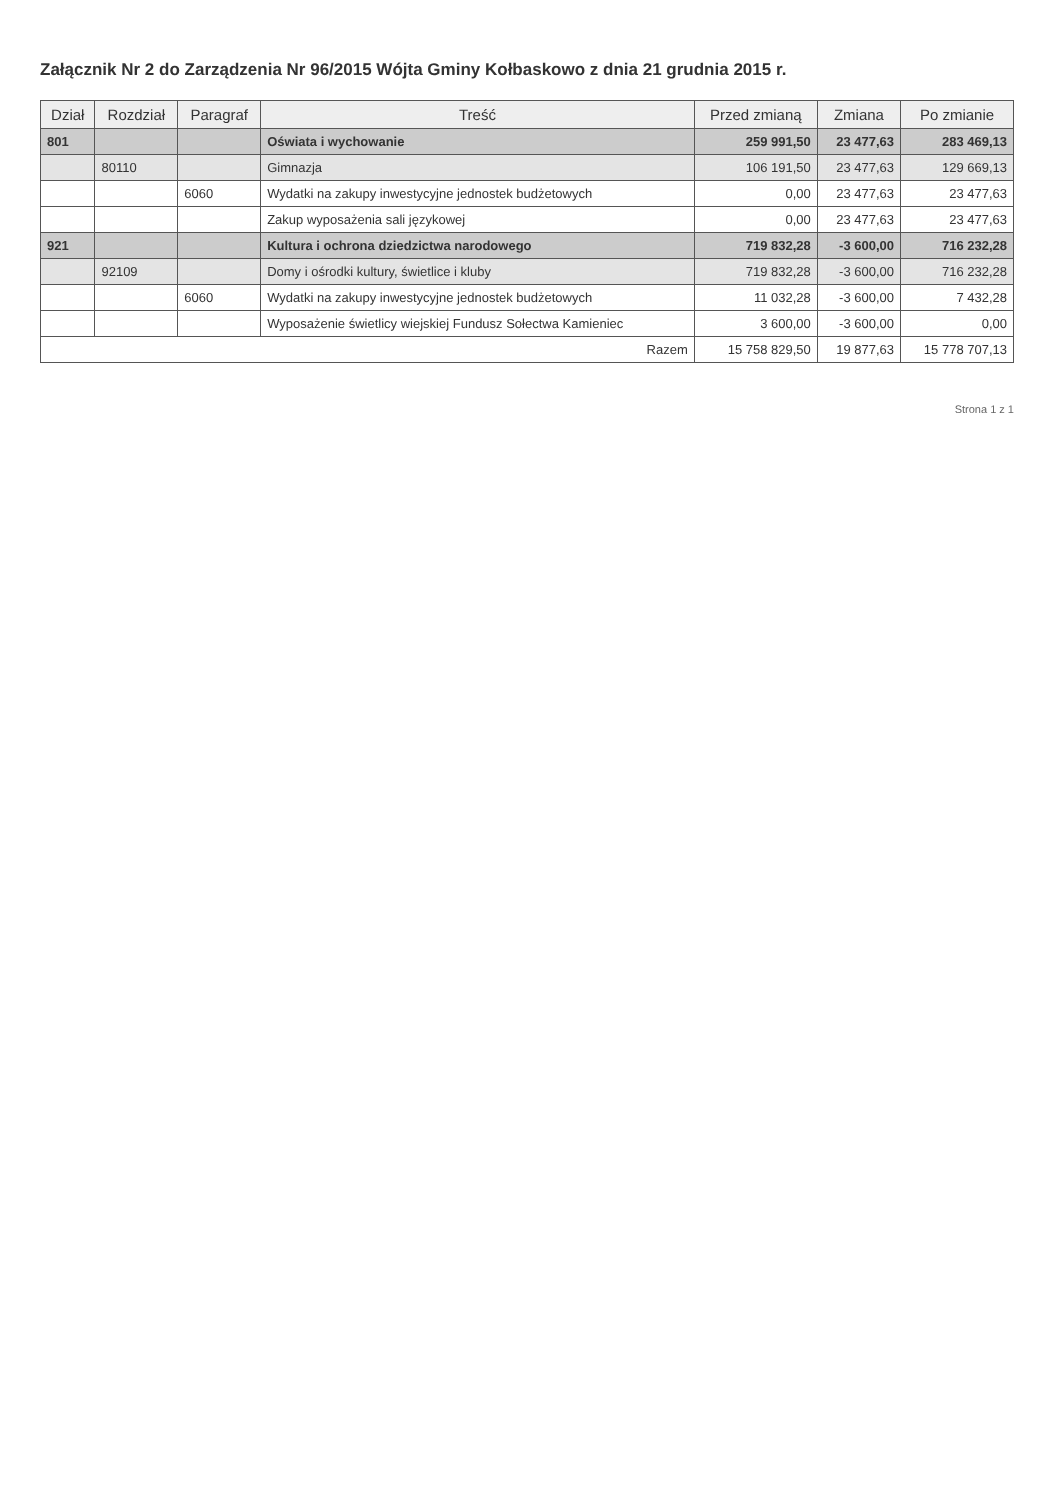Załącznik Nr 2 do Zarządzenia Nr 96/2015 Wójta Gminy Kołbaskowo z dnia 21 grudnia 2015 r.
| Dział | Rozdział | Paragraf | Treść | Przed zmianą | Zmiana | Po zmianie |
| --- | --- | --- | --- | --- | --- | --- |
| 801 | | | Oświata i wychowanie | 259 991,50 | 23 477,63 | 283 469,13 |
| | 80110 | | Gimnazja | 106 191,50 | 23 477,63 | 129 669,13 |
| | | 6060 | Wydatki na zakupy inwestycyjne jednostek budżetowych | 0,00 | 23 477,63 | 23 477,63 |
| | | | Zakup wyposażenia sali językowej | 0,00 | 23 477,63 | 23 477,63 |
| 921 | | | Kultura i ochrona dziedzictwa narodowego | 719 832,28 | -3 600,00 | 716 232,28 |
| | 92109 | | Domy i ośrodki kultury, świetlice i kluby | 719 832,28 | -3 600,00 | 716 232,28 |
| | | 6060 | Wydatki na zakupy inwestycyjne jednostek budżetowych | 11 032,28 | -3 600,00 | 7 432,28 |
| | | | Wyposażenie świetlicy wiejskiej Fundusz Sołectwa Kamieniec | 3 600,00 | -3 600,00 | 0,00 |
| Razem | | | | 15 758 829,50 | 19 877,63 | 15 778 707,13 |
Strona 1 z 1